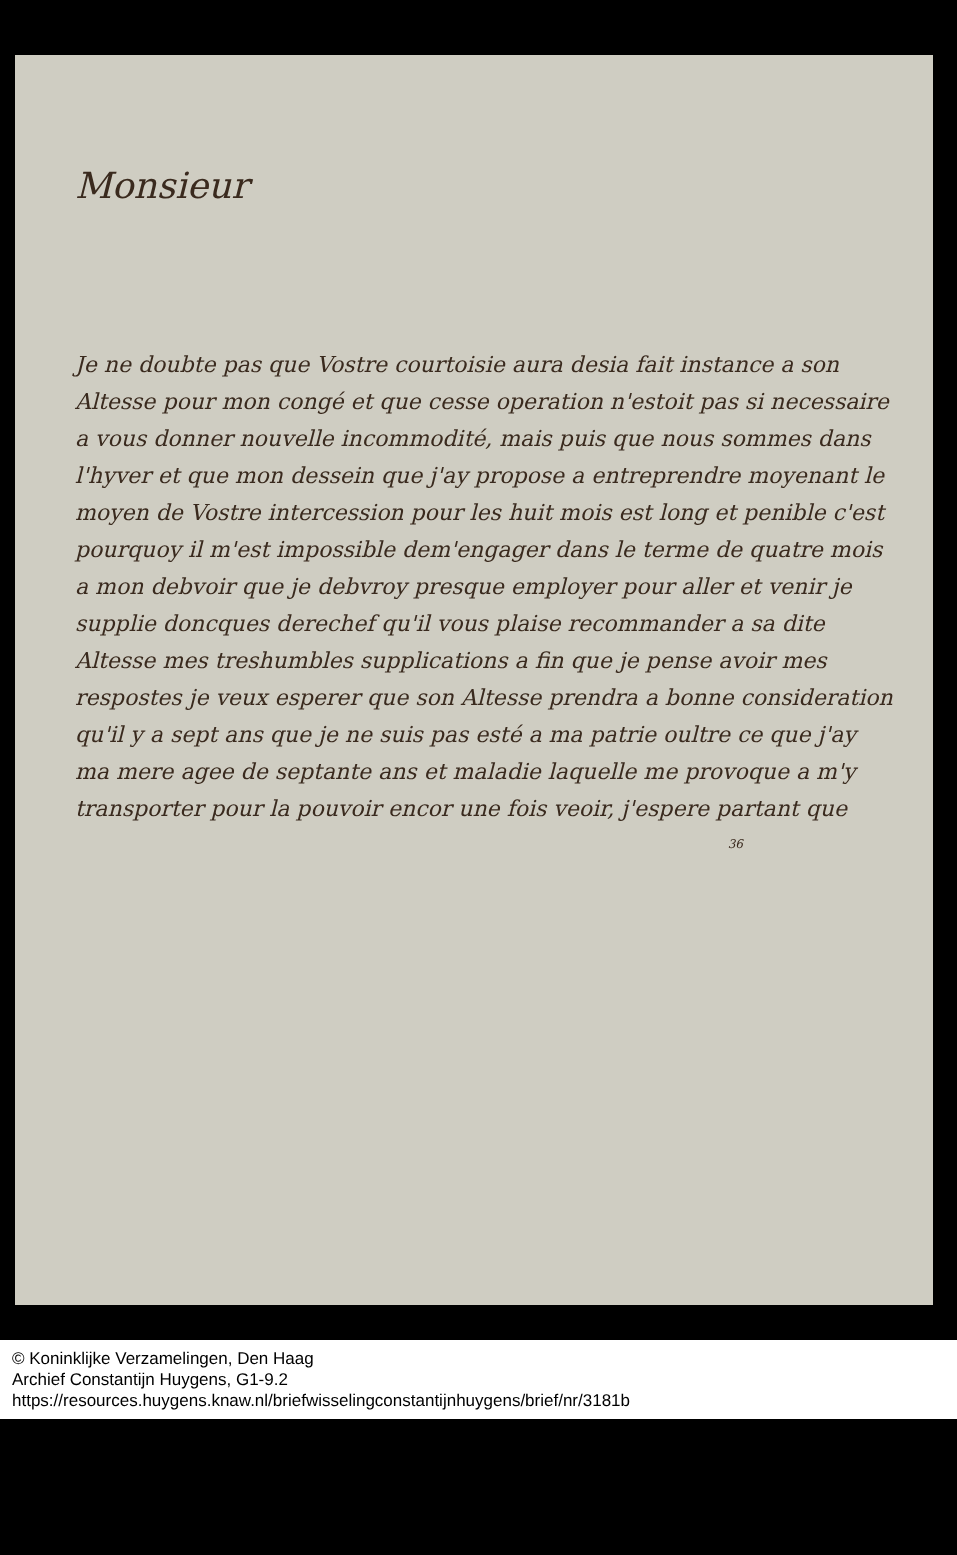Monsieur
Je ne doubte pas que Vostre courtoisie aura desia fait instance a son Altesse pour mon congé et que cesse operation n'estoit pas si necessaire a vous donner nouvelle incommodité, mais puis que nous sommes dans l'hyver et que mon dessein que j'ay propose a entreprendre moyenant le moyen de Vostre intercession pour les huit mois est long et penible c'est pourquoy il m'est impossible dem'engager dans le terme de quatre mois a mon debvoir que je debvroy presque employer pour aller et venir je supplie doncques derechef qu'il vous plaise recommander a sa dite Altesse mes treshumbles supplications a fin que je pense avoir mes respostes je veux esperer que son Altesse prendra a bonne consideration qu'il y a sept ans que je ne suis pas esté a ma patrie oultre ce que j'ay ma mere agee de septante ans et maladie laquelle me provoque a m'y transporter pour la pouvoir encor une fois veoir, j'espere partant que
36
© Koninklijke Verzamelingen, Den Haag
Archief Constantijn Huygens, G1-9.2
https://resources.huygens.knaw.nl/briefwisselingconstantijnhuygens/brief/nr/3181b